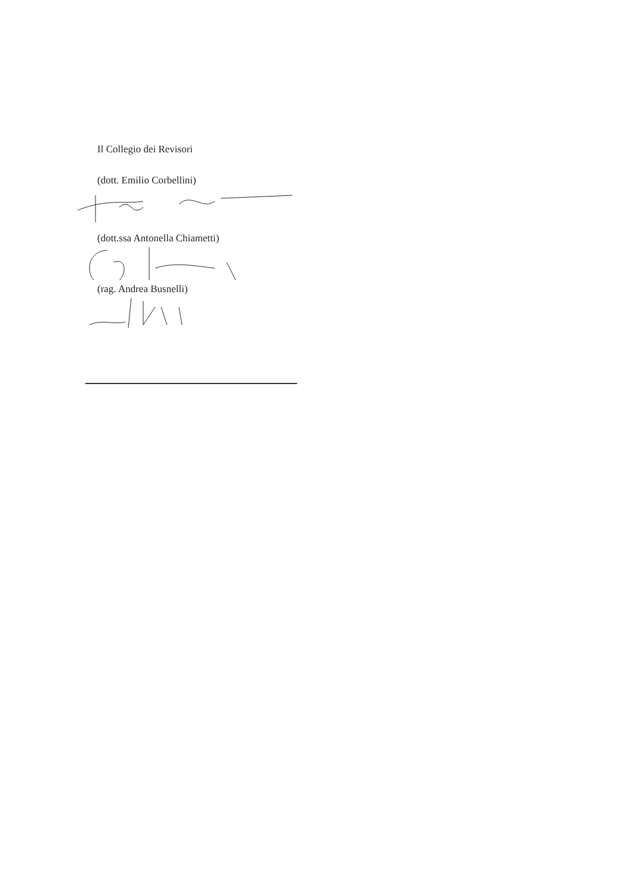Il Collegio dei Revisori
(dott. Emilio Corbellini)
(dott.ssa Antonella Chiametti)
(rag. Andrea Busnelli)